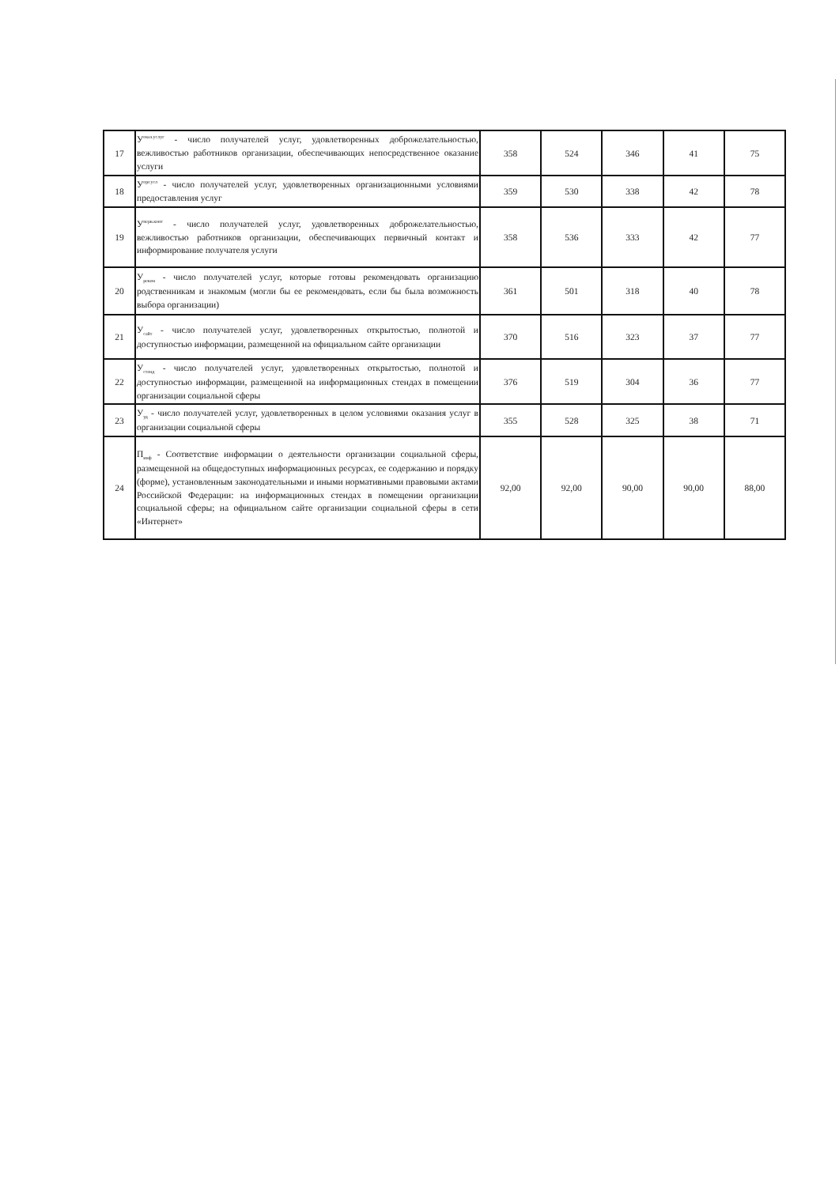| 17 | У<sup>оказ.услуг</sup> - число получателей услуг, удовлетворенных доброжелательностью, вежливостью работников организации, обеспечивающих непосредственное оказание услуги | 358 | 524 | 346 | 41 | 75 |
| 18 | У<sup>орг.усл</sup> - число получателей услуг, удовлетворенных организационными условиями предоставления услуг | 359 | 530 | 338 | 42 | 78 |
| 19 | У<sup>перв.конт</sup> - число получателей услуг, удовлетворенных доброжелательностью, вежливостью работников организации, обеспечивающих первичный контакт и информирование получателя услуги | 358 | 536 | 333 | 42 | 77 |
| 20 | У<sub>реком</sub> - число получателей услуг, которые готовы рекомендовать организацию родственникам и знакомым (могли бы ее рекомендовать, если бы была возможность выбора организации) | 361 | 501 | 318 | 40 | 78 |
| 21 | У<sub>сайт</sub> - число получателей услуг, удовлетворенных открытостью, полнотой и доступностью информации, размещенной на официальном сайте организации | 370 | 516 | 323 | 37 | 77 |
| 22 | У<sub>стенд</sub> - число получателей услуг, удовлетворенных открытостью, полнотой и доступностью информации, размещенной на информационных стендах в помещении организации социальной сферы | 376 | 519 | 304 | 36 | 77 |
| 23 | У<sub>уд</sub> - число получателей услуг, удовлетворенных в целом условиями оказания услуг в организации социальной сферы | 355 | 528 | 325 | 38 | 71 |
| 24 | П<sub>инф</sub> - Соответствие информации о деятельности организации социальной сферы, размещенной на общедоступных информационных ресурсах, ее содержанию и порядку (форме), установленным законодательными и иными нормативными правовыми актами Российской Федерации: на информационных стендах в помещении организации социальной сферы; на официальном сайте организации социальной сферы в сети «Интернет» | 92,00 | 92,00 | 90,00 | 90,00 | 88,00 |